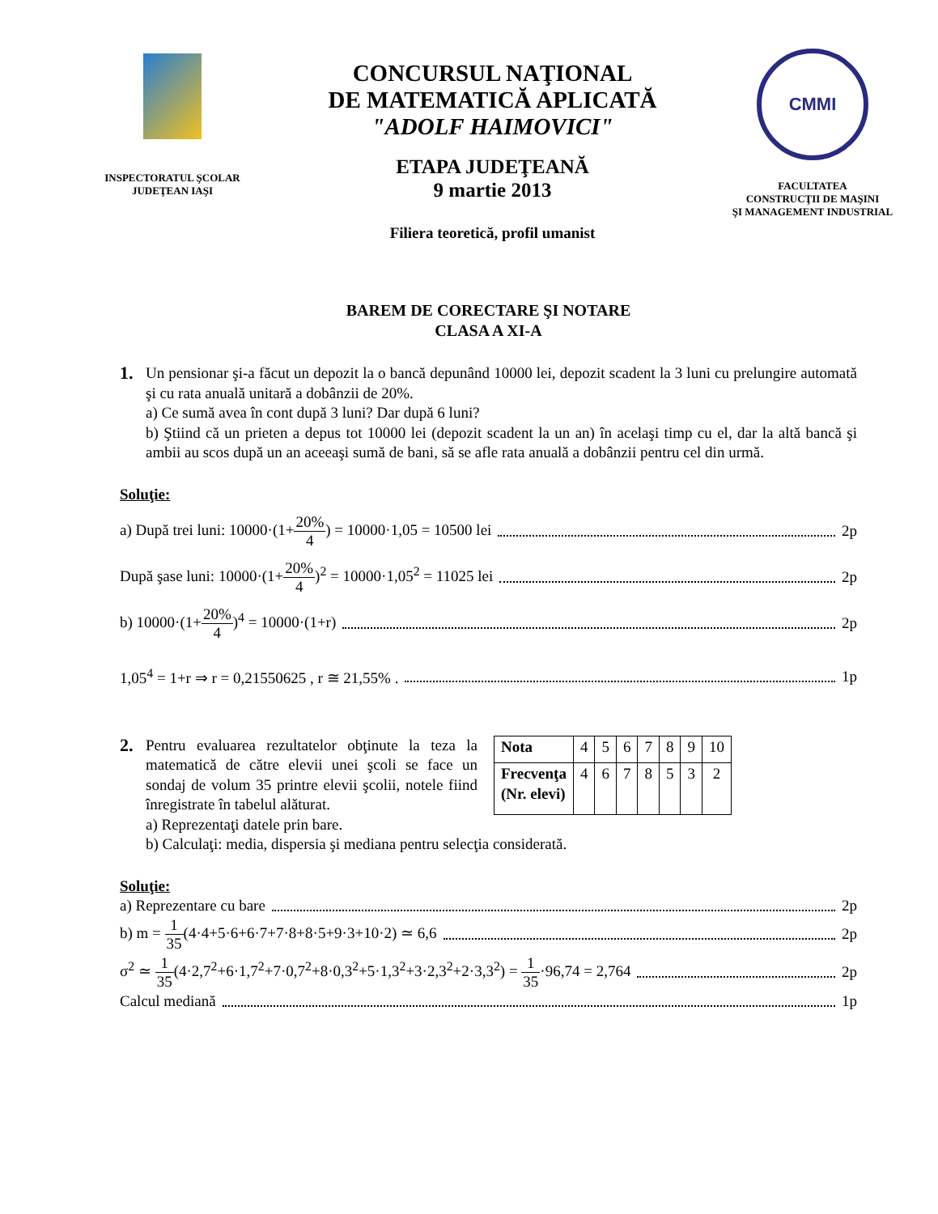INSPECTORATUL ŞCOLAR
JUDEŢEAN IAŞI
CONCURSUL NAŢIONAL
DE MATEMATICĂ APLICATĂ
"ADOLF HAIMOVICI"
ETAPA JUDEŢEANĂ
9 martie 2013
Filiera teoretică, profil umanist
CMMI
FACULTATEA
CONSTRUCŢII DE MAŞINI
ŞI MANAGEMENT INDUSTRIAL
BAREM DE CORECTARE ŞI NOTARE
CLASA A XI-A
1.
Un pensionar şi-a făcut un depozit la o bancă depunând 10000 lei, depozit scadent la 3 luni cu prelungire automată şi cu rata anuală unitară a dobânzii de 20%.
a) Ce sumă avea în cont după 3 luni? Dar după 6 luni?
b) Ştiind că un prieten a depus tot 10000 lei (depozit scadent la un an) în acelaşi timp cu el, dar la altă bancă şi ambii au scos după un an aceeaşi sumă de bani, să se afle rata anuală a dobânzii pentru cel din urmă.
Soluţie:
a) După trei luni: 10000·(1+20% 4) = 10000·1,05 = 10500 lei 2p
După şase luni: 10000·(1+20% 4)<sup>2</sup> = 10000·1,05<sup>2</sup> = 11025 lei 2p
b) 10000·(1+20% 4)<sup>4</sup> = 10000·(1+r) 2p
1,05<sup>4</sup> = 1+r ⇒ r = 0,21550625 , r ≅ 21,55% . 1p
2.
Pentru evaluarea rezultatelor obţinute la teza la matematică de către elevii unei şcoli se face un sondaj de volum 35 printre elevii şcolii, notele fiind înregistrate în tabelul alăturat.
| Nota | 4 | 5 | 6 | 7 | 8 | 9 | 10 |
| Frecvenţa (Nr. elevi) | 4 | 6 | 7 | 8 | 5 | 3 | 2 |
a) Reprezentaţi datele prin bare.
b) Calculaţi: media, dispersia şi mediana pentru selecţia considerată.
Soluţie:
a) Reprezentare cu bare 2p
b) m = 1 35(4·4+5·6+6·7+7·8+8·5+9·3+10·2) ≃ 6,6 2p
σ<sup>2</sup> ≃ 1 35(4·2,7<sup>2</sup>+6·1,7<sup>2</sup>+7·0,7<sup>2</sup>+8·0,3<sup>2</sup>+5·1,3<sup>2</sup>+3·2,3<sup>2</sup>+2·3,3<sup>2</sup>) = 1 35·96,74 = 2,764 2p
Calcul mediană 1p